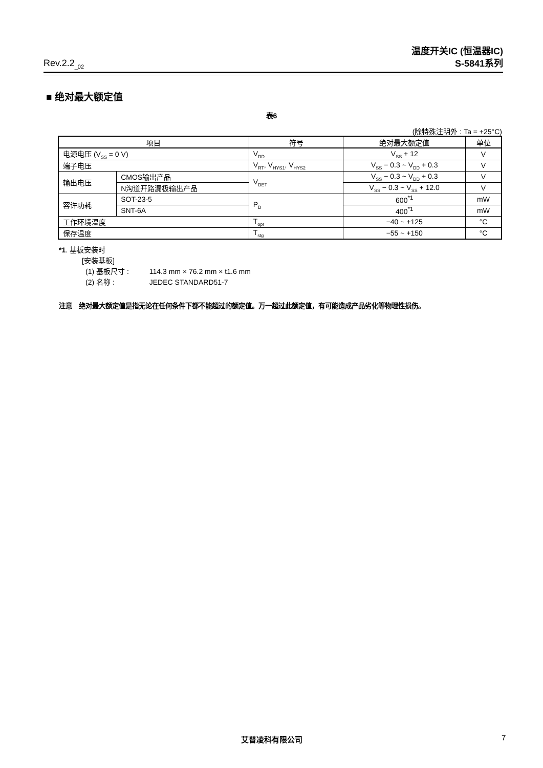Rev.2.2<sub>_02</sub>
温度开关IC (恒温器IC)
S-5841系列
■ 绝对最大额定值
表6
(除特殊注明外 : Ta = +25°C)
| 项目 | | 符号 | 绝对最大额定值 | 单位 |
| --- | --- | --- | --- | --- |
| 电源电压 (V<sub>SS</sub> = 0 V) | | V<sub>DD</sub> | V<sub>SS</sub> + 12 | V |
| 端子电压 | | V<sub>RT</sub>, V<sub>HYS1</sub>, V<sub>HYS2</sub> | V<sub>SS</sub> − 0.3 ~ V<sub>DD</sub> + 0.3 | V |
| 输出电压 | CMOS输出产品 | V<sub>DET</sub> | V<sub>SS</sub> − 0.3 ~ V<sub>DD</sub> + 0.3 | V |
| | N沟道开路漏极输出产品 | | V<sub>SS</sub> − 0.3 ~ V<sub>SS</sub> + 12.0 | V |
| 容许功耗 | SOT-23-5 | P<sub>D</sub> | 600<sup>*1</sup> | mW |
| | SNT-6A | | 400<sup>*1</sup> | mW |
| 工作环境温度 | | T<sub>opr</sub> | −40 ~ +125 | °C |
| 保存温度 | | T<sub>stg</sub> | −55 ~ +150 | °C |
*1. 基板安装时
[安装基板]
(1) 基板尺寸 : 114.3 mm × 76.2 mm × t1.6 mm
(2) 名称 : JEDEC STANDARD51-7
注意　绝对最大额定值是指无论在任何条件下都不能超过的额定值。万一超过此额定值，有可能造成产品劣化等物理性损伤。
艾普凌科有限公司 7